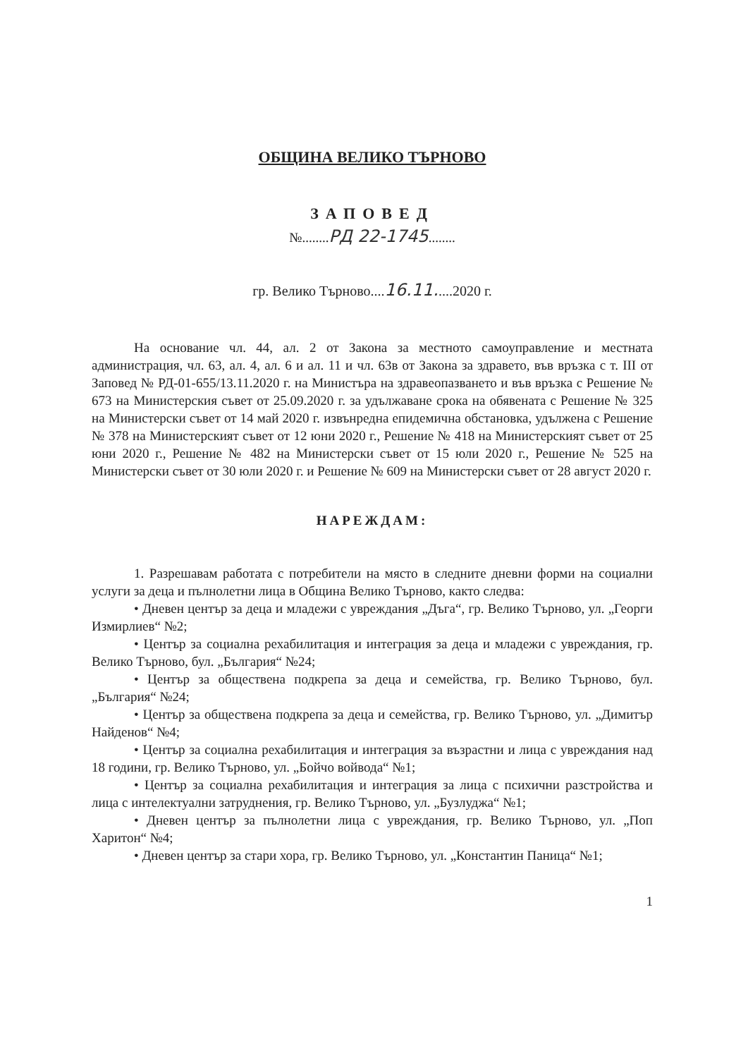ОБЩИНА ВЕЛИКО ТЪРНОВО
ЗАПОВЕД
№........РД 22-1745........
гр. Велико Търново....16.11.....2020 г.
На основание чл. 44, ал. 2 от Закона за местното самоуправление и местната администрация, чл. 63, ал. 4, ал. 6 и ал. 11 и чл. 63в от Закона за здравето, във връзка с т. III от Заповед № РД-01-655/13.11.2020 г. на Министъра на здравеопазването и във връзка с Решение № 673 на Министерския съвет от 25.09.2020 г. за удължаване срока на обявената с Решение № 325 на Министерски съвет от 14 май 2020 г. извънредна епидемична обстановка, удължена с Решение № 378 на Министерският съвет от 12 юни 2020 г., Решение № 418 на Министерският съвет от 25 юни 2020 г., Решение № 482 на Министерски съвет от 15 юли 2020 г., Решение № 525 на Министерски съвет от 30 юли 2020 г. и Решение № 609 на Министерски съвет от 28 август 2020 г.
НАРЕЖДАМ:
1. Разрешавам работата с потребители на място в следните дневни форми на социални услуги за деца и пълнолетни лица в Община Велико Търново, както следва:
• Дневен център за деца и младежи с увреждания „Дъга“, гр. Велико Търново, ул. „Георги Измирлиев“ №2;
• Център за социална рехабилитация и интеграция за деца и младежи с увреждания, гр. Велико Търново, бул. „България“ №24;
• Център за обществена подкрепа за деца и семейства, гр. Велико Търново, бул. „България“ №24;
• Център за обществена подкрепа за деца и семейства, гр. Велико Търново, ул. „Димитър Найденов“ №4;
• Център за социална рехабилитация и интеграция за възрастни и лица с увреждания над 18 години, гр. Велико Търново, ул. „Бойчо войвода“ №1;
• Център за социална рехабилитация и интеграция за лица с психични разстройства и лица с интелектуални затруднения, гр. Велико Търново, ул. „Бузлуджа“ №1;
• Дневен център за пълнолетни лица с увреждания, гр. Велико Търново, ул. „Поп Харитон“ №4;
• Дневен център за стари хора, гр. Велико Търново, ул. „Константин Паница“ №1;
1